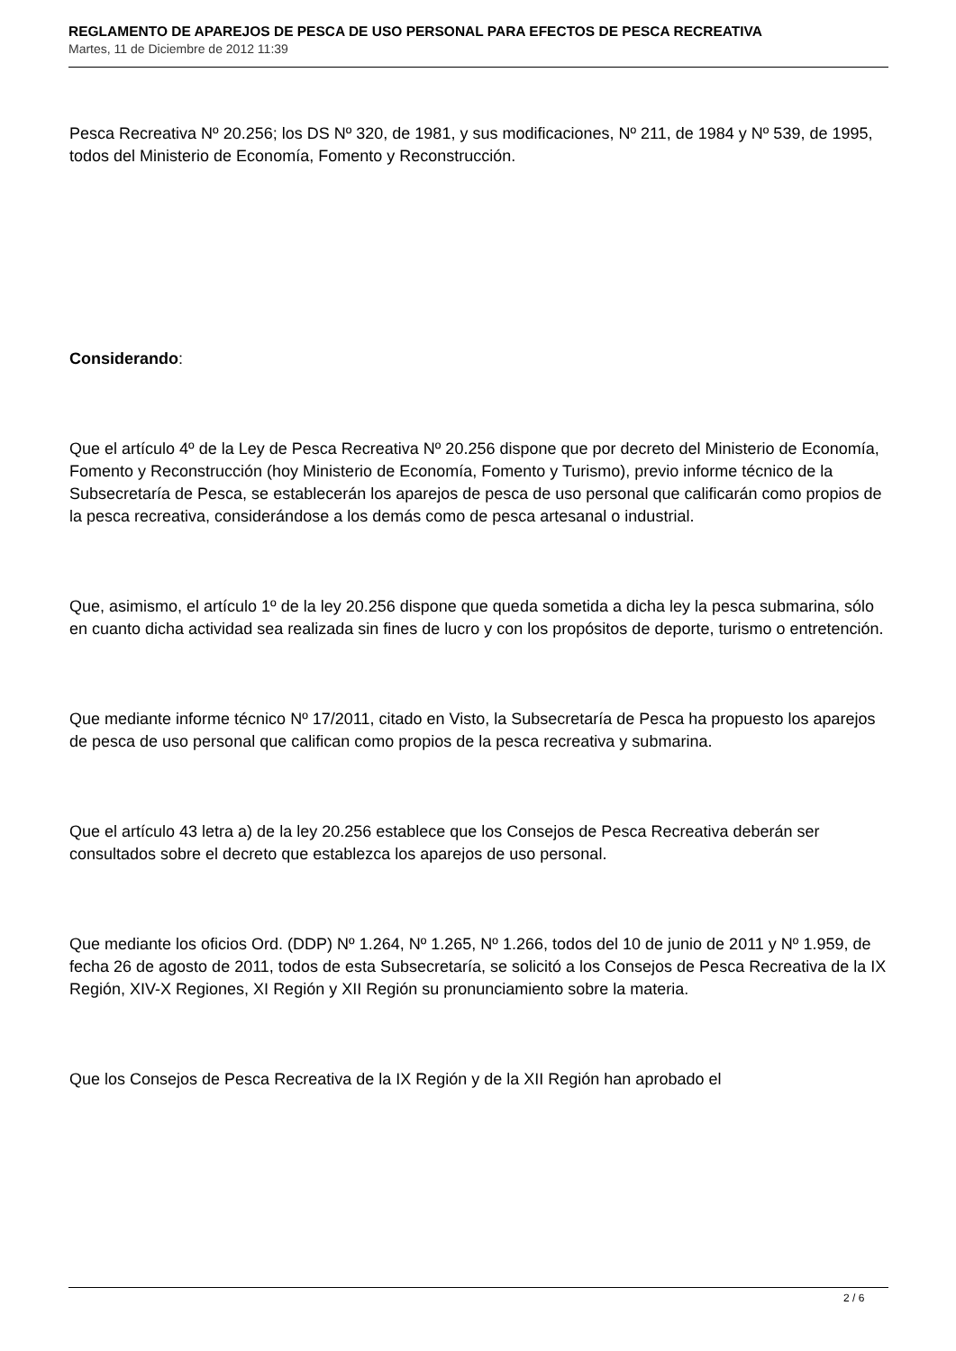REGLAMENTO DE APAREJOS DE PESCA DE USO PERSONAL PARA EFECTOS DE PESCA RECREATIVA
Martes, 11 de Diciembre de 2012 11:39
Pesca Recreativa Nº 20.256; los DS Nº 320, de 1981, y sus modificaciones, Nº 211, de 1984 y Nº 539, de 1995, todos del Ministerio de Economía, Fomento y Reconstrucción.
Considerando:
Que el artículo 4º de la Ley de Pesca Recreativa Nº 20.256 dispone que por decreto del Ministerio de Economía, Fomento y Reconstrucción (hoy Ministerio de Economía, Fomento y Turismo), previo informe técnico de la Subsecretaría de Pesca, se establecerán los aparejos de pesca de uso personal que calificarán como propios de la pesca recreativa, considerándose a los demás como de pesca artesanal o industrial.
Que, asimismo, el artículo 1º de la ley 20.256 dispone que queda sometida a dicha ley la pesca submarina, sólo en cuanto dicha actividad sea realizada sin fines de lucro y con los propósitos de deporte, turismo o entretención.
Que mediante informe técnico Nº 17/2011, citado en Visto, la Subsecretaría de Pesca ha propuesto los aparejos de pesca de uso personal que califican como propios de la pesca recreativa y submarina.
Que el artículo 43 letra a) de la ley 20.256 establece que los Consejos de Pesca Recreativa deberán ser consultados sobre el decreto que establezca los aparejos de uso personal.
Que mediante los oficios Ord. (DDP) Nº 1.264, Nº 1.265, Nº 1.266, todos del 10 de junio de 2011 y Nº 1.959, de fecha 26 de agosto de 2011, todos de esta Subsecretaría, se solicitó a los Consejos de Pesca Recreativa de la IX Región, XIV-X Regiones, XI Región y XII Región su pronunciamiento sobre la materia.
Que los Consejos de Pesca Recreativa de la IX Región y de la XII Región han aprobado el
2 / 6